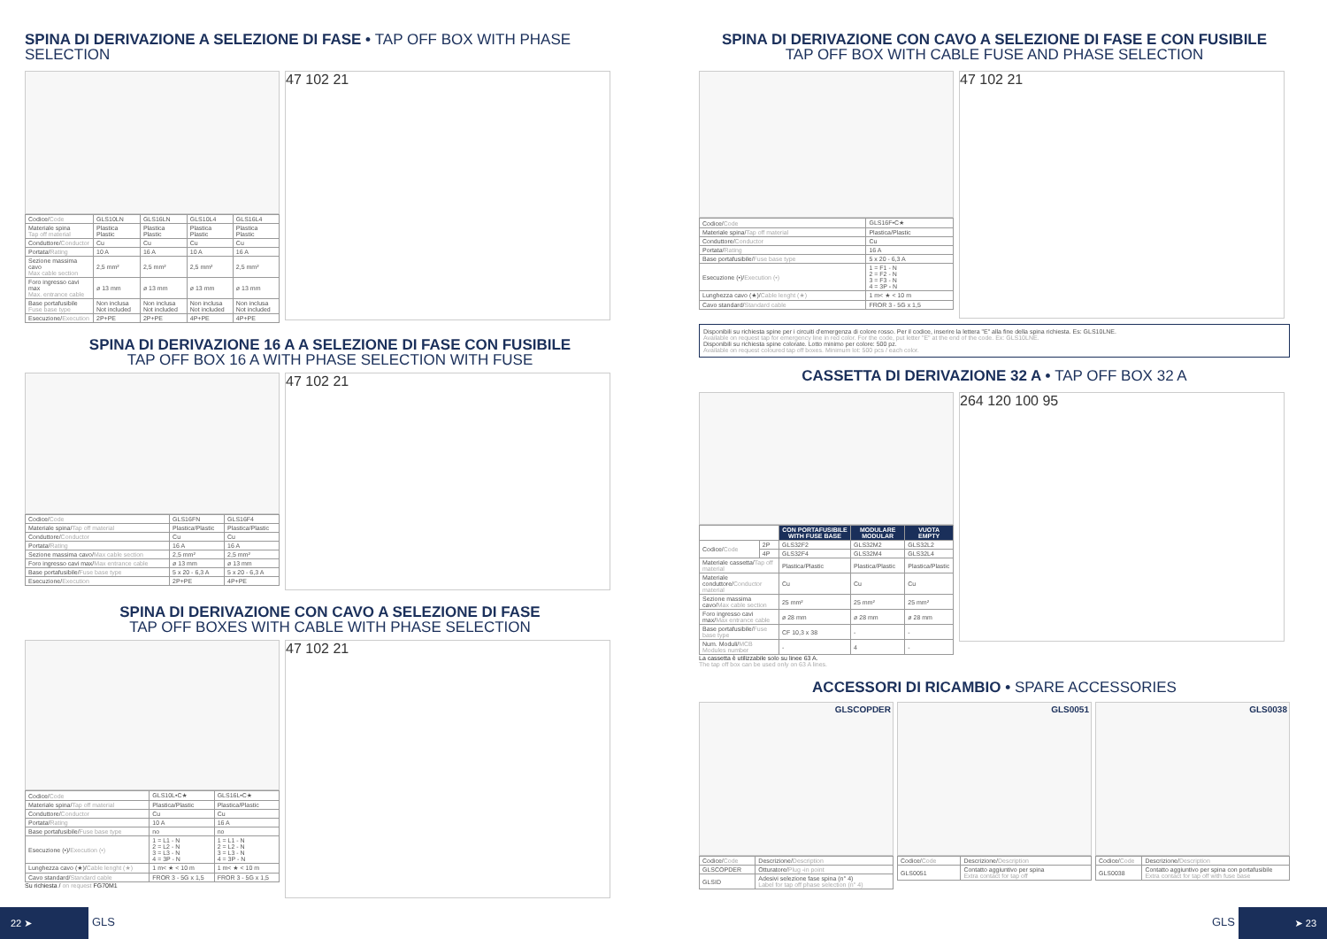SPINA DI DERIVAZIONE A SELEZIONE DI FASE • TAP OFF BOX WITH PHASE SELECTION
| Codice/ Code | GLS10LN | GLS16LN | GLS10L4 | GLS16L4 |
| Materiale spina Tap off material | Plastica Plastic | Plastica Plastic | Plastica Plastic | Plastica Plastic |
| Conduttore/ Conductor | Cu | Cu | Cu | Cu |
| Portata/ Rating | 10 A | 16 A | 10 A | 16 A |
| Sezione massima cavo Max cable section | 2,5 mm² | 2,5 mm² | 2,5 mm² | 2,5 mm² |
| Foro ingresso cavi max Max. entrance cable | ø 13 mm | ø 13 mm | ø 13 mm | ø 13 mm |
| Base portafusibile Fuse base type | Non inclusa Not included | Non inclusa Not included | Non inclusa Not included | Non inclusa Not included |
| Esecuzione/ Execution | 2P+PE | 2P+PE | 4P+PE | 4P+PE |
47 102 21
SPINA DI DERIVAZIONE 16 A A SELEZIONE DI FASE CON FUSIBILE
TAP OFF BOX 16 A WITH PHASE SELECTION WITH FUSE
| Codice/ Code | GLS16FN | GLS16F4 |
| Materiale spina/ Tap off material | Plastica/Plastic | Plastica/Plastic |
| Conduttore/ Conductor | Cu | Cu |
| Portata/ Rating | 16 A | 16 A |
| Sezione massima cavo/ Max cable section | 2,5 mm² | 2,5 mm² |
| Foro ingresso cavi max/ Max entrance cable | ø 13 mm | ø 13 mm |
| Base portafusibile/ Fuse base type | 5 x 20 - 6,3 A | 5 x 20 - 6,3 A |
| Esecuzione/ Execution | 2P+PE | 4P+PE |
47 102 21
SPINA DI DERIVAZIONE CON CAVO A SELEZIONE DI FASE
TAP OFF BOXES WITH CABLE WITH PHASE SELECTION
| Codice/ Code | GLS10L•C★ | GLS16L•C★ |
| Materiale spina/ Tap off material | Plastica/Plastic | Plastica/Plastic |
| Conduttore/ Conductor | Cu | Cu |
| Portata/ Rating | 10 A | 16 A |
| Base portafusibile/ Fuse base type | no | no |
| Esecuzione (•)/ Execution (•) | 1 = L1 - N 2 = L2 - N 3 = L3 - N 4 = 3P - N | 1 = L1 - N 2 = L2 - N 3 = L3 - N 4 = 3P - N |
| Lunghezza cavo (★)/ Cable lenght (★) | 1 m< ★ < 10 m | 1 m< ★ < 10 m |
| Cavo standard/ Standard cable | FROR 3 - 5G x 1,5 | FROR 3 - 5G x 1,5 |
Su richiesta / on request FG70M1
47 102 21
SPINA DI DERIVAZIONE CON CAVO A SELEZIONE DI FASE E CON FUSIBILE
TAP OFF BOX WITH CABLE FUSE AND PHASE SELECTION
| Codice/ Code | GLS16F•C★ |
| Materiale spina/ Tap off material | Plastica/Plastic |
| Conduttore/ Conductor | Cu |
| Portata/ Rating | 16 A |
| Base portafusibile/ Fuse base type | 5 x 20 - 6,3 A |
| Esecuzione (•)/ Execution (•) | 1 = F1 - N 2 = F2 - N 3 = F3 - N 4 = 3P - N |
| Lunghezza cavo (★)/ Cable lenght (★) | 1 m< ★ < 10 m |
| Cavo standard/ Standard cable | FROR 3 - 5G x 1,5 |
47 102 21
Disponibili su richiesta spine per i circuiti d'emergenza di colore rosso. Per il codice, inserire la lettera "E" alla fine della spina richiesta. Es: GLS10LNE.
Available on request tap for emergency line in red color. For the code, put letter "E" at the end of the code. Ex: GLS10LNE.
Disponibili su richiesta spine colorate. Lotto minimo per colore: 500 pz.
Available on request coloured tap off boxes. Minimum lot: 500 pcs / each color.
CASSETTA DI DERIVAZIONE 32 A • TAP OFF BOX 32 A
| | | CON PORTAFUSIBILE WITH FUSE BASE | MODULARE MODULAR | VUOTA EMPTY |
| Codice/ Code | 2P | GLS32F2 | GLS32M2 | GLS32L2 |
| | 4P | GLS32F4 | GLS32M4 | GLS32L4 |
| Materiale cassetta/ Tap off material | | Plastica/Plastic | Plastica/Plastic | Plastica/Plastic |
| Materiale conduttore/ Conductor material | | Cu | Cu | Cu |
| Sezione massima cavo/ Max cable section | | 25 mm² | 25 mm² | 25 mm² |
| Foro ingresso cavi max/ Max entrance cable | | ø 28 mm | ø 28 mm | ø 28 mm |
| Base portafusibile/ Fuse base type | | CF 10,3 x 38 | - | - |
| Num. Moduli/ MCB Modules number | | - | 4 | - |
La cassetta è utilizzabile solo su linee 63 A.
The tap off box can be used only on 63 A lines.
264 120 100 95
ACCESSORI DI RICAMBIO • SPARE ACCESSORIES
GLSCOPDER
| Codice/ Code | Descrizione/ Description |
| GLSCOPDER | Otturatore/ Plug -in point |
| GLSID | Adesivi selezione fase spina (n° 4) Label for tap off phase selection (n° 4) |
GLS0051
| Codice/ Code | Descrizione/ Description |
| GLS0051 | Contatto aggiuntivo per spina Extra contact for tap off |
GLS0038
| Codice/ Code | Descrizione/ Description |
| GLS0038 | Contatto aggiuntivo per spina con portafusibile Extra contact for tap off with fuse base |
22 ➤
GLS GLS
➤ 23